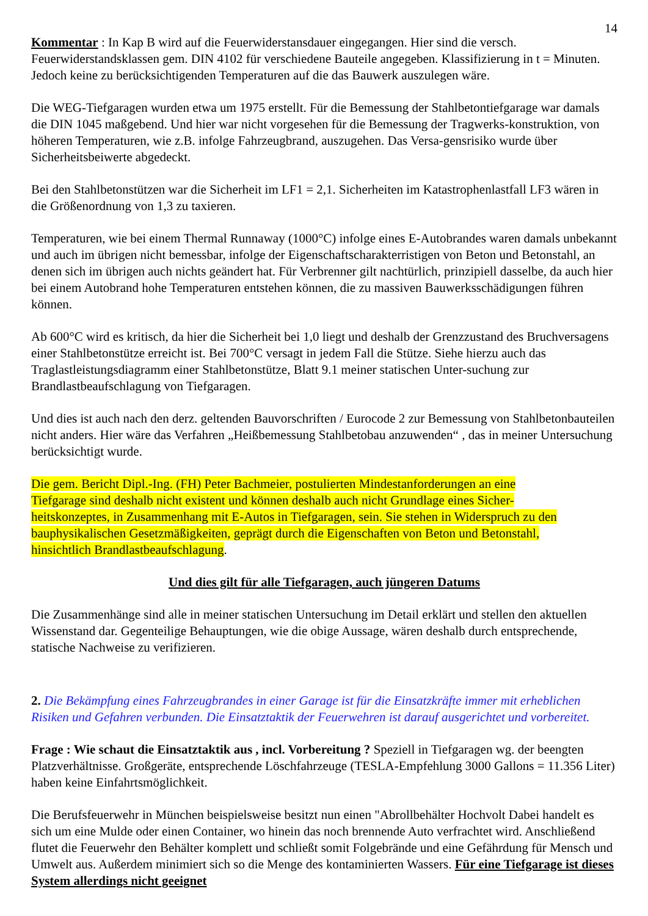14
Kommentar : In Kap B wird auf die Feuerwiderstansdauer eingegangen. Hier sind die versch. Feuerwiderstandsklassen gem. DIN 4102 für verschiedene Bauteile angegeben. Klassifizierung in t = Minuten. Jedoch keine zu berücksichtigenden Temperaturen auf die das Bauwerk auszulegen wäre.
Die WEG-Tiefgaragen wurden etwa um 1975 erstellt. Für die Bemessung der Stahlbetontiefgarage war damals die DIN 1045 maßgebend. Und hier war nicht vorgesehen für die Bemessung der Tragwerks-konstruktion, von höheren Temperaturen, wie z.B. infolge Fahrzeugbrand, auszugehen. Das Versa-gensrisiko wurde über Sicherheitsbeiwerte abgedeckt.
Bei den Stahlbetonstützen war die Sicherheit im LF1 = 2,1. Sicherheiten im Katastrophenlastfall LF3 wären in die Größenordnung von 1,3 zu taxieren.
Temperaturen, wie bei einem Thermal Runnaway (1000°C) infolge eines E-Autobrandes waren damals unbekannt und auch im übrigen nicht bemessbar, infolge der Eigenschaftscharakterristigen von Beton und Betonstahl, an denen sich im übrigen auch nichts geändert hat. Für Verbrenner gilt nachtürlich, prinzipiell dasselbe, da auch hier bei einem Autobrand hohe Temperaturen entstehen können, die zu massiven Bauwerksschädigungen führen können.
Ab 600°C wird es kritisch, da hier die Sicherheit bei 1,0 liegt und deshalb der Grenzzustand des Bruchversagens einer Stahlbetonstütze erreicht ist. Bei 700°C versagt in jedem Fall die Stütze. Siehe hierzu auch das Traglastleistungsdiagramm einer Stahlbetonstütze, Blatt 9.1 meiner statischen Unter-suchung zur Brandlastbeaufschlagung von Tiefgaragen.
Und dies ist auch nach den derz. geltenden Bauvorschriften / Eurocode 2 zur Bemessung von Stahlbetonbauteilen nicht anders. Hier wäre das Verfahren „Heißbemessung Stahlbetobau anzuwenden“ , das in meiner Untersuchung berücksichtigt wurde.
Die gem. Bericht Dipl.-Ing. (FH) Peter Bachmeier, postulierten Mindestanforderungen an eine Tiefgarage sind deshalb nicht existent und können deshalb auch nicht Grundlage eines Sicher-heitskonzeptes, in Zusammenhang mit E-Autos in Tiefgaragen, sein. Sie stehen in Widerspruch zu den bauphysikalischen Gesetzmäßigkeiten, geprägt durch die Eigenschaften von Beton und Betonstahl, hinsichtlich Brandlastbeaufschlagung.
Und dies gilt für alle Tiefgaragen, auch jüngeren Datums
Die Zusammenhänge sind alle in meiner statischen Untersuchung im Detail erklärt und stellen den aktuellen Wissenstand dar. Gegenteilige Behauptungen, wie die obige Aussage, wären deshalb durch entsprechende, statische Nachweise zu verifizieren.
2. Die Bekämpfung eines Fahrzeugbrandes in einer Garage ist für die Einsatzkräfte immer mit erheblichen Risiken und Gefahren verbunden. Die Einsatztaktik der Feuerwehren ist darauf ausgerichtet und vorbereitet.
Frage : Wie schaut die Einsatztaktik aus , incl. Vorbereitung ? Speziell in Tiefgaragen wg. der beengten Platzverhältnisse. Großgeräte, entsprechende Löschfahrzeuge (TESLA-Empfehlung 3000 Gallons = 11.356 Liter) haben keine Einfahrtsmöglichkeit.
Die Berufsfeuerwehr in München beispielsweise besitzt nun einen "Abrollbehälter Hochvolt Dabei handelt es sich um eine Mulde oder einen Container, wo hinein das noch brennende Auto verfrachtet wird. Anschließend flutet die Feuerwehr den Behälter komplett und schließt somit Folgebrände und eine Gefährdung für Mensch und Umwelt aus. Außerdem minimiert sich so die Menge des kontaminierten Wassers. Für eine Tiefgarage ist dieses System allerdings nicht geeignet